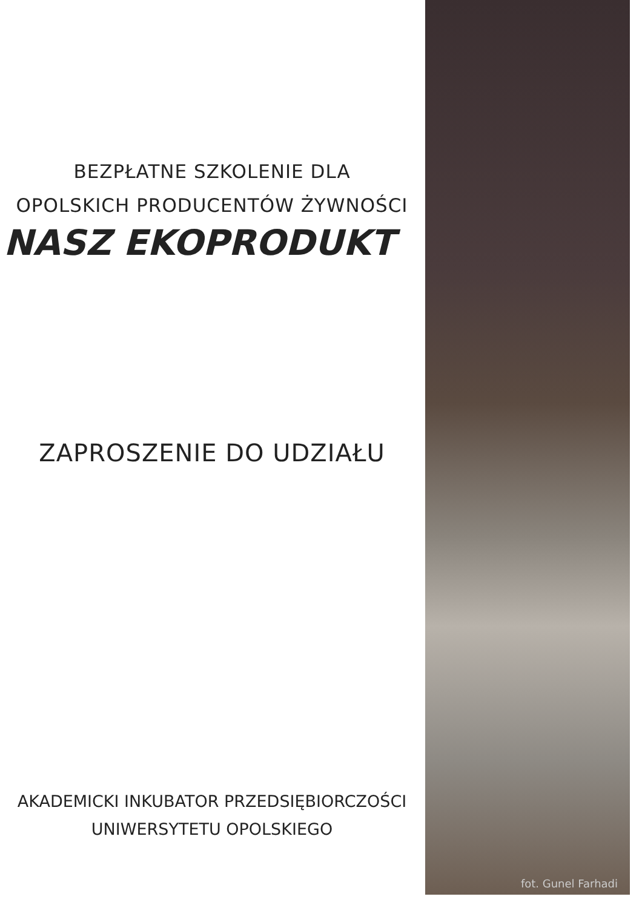BEZPŁATNE SZKOLENIE DLA
OPOLSKICH PRODUCENTÓW ŻYWNOŚCI
NASZ EKOPRODUKT
ZAPROSZENIE DO UDZIAŁU
AKADEMICKI INKUBATOR PRZEDSIĘBIORCZOŚCI
UNIWERSYTETU OPOLSKIEGO
fot. Gunel Farhadi